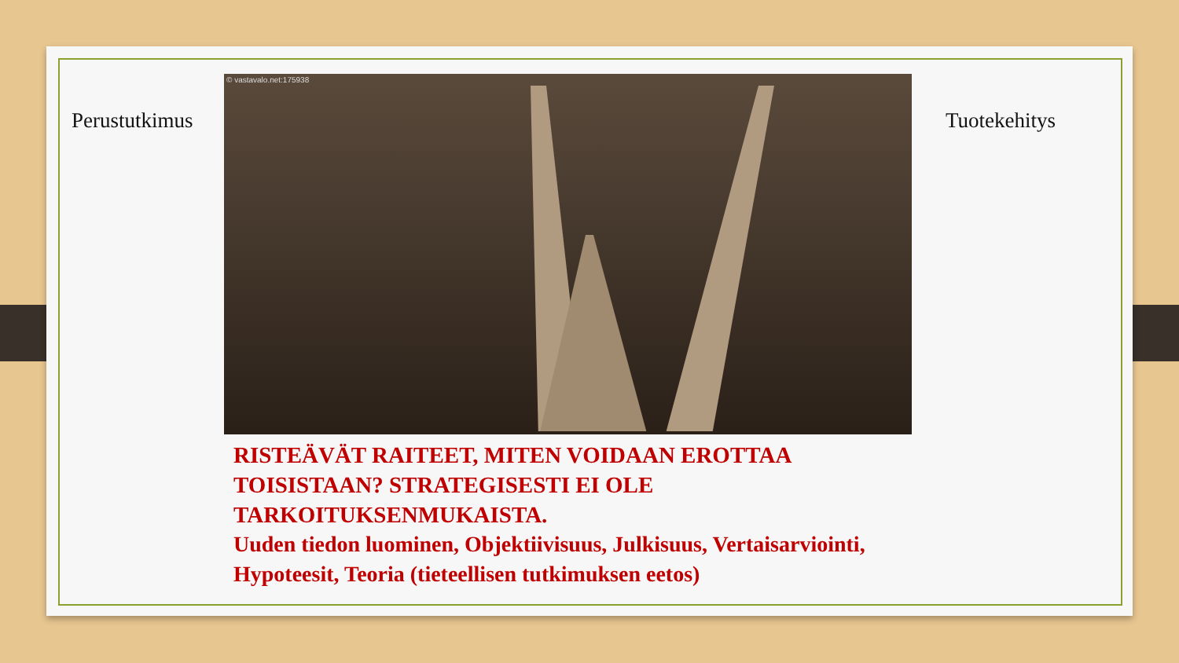Perustutkimus Tuotekehitys
© vastavalo.net:175938
RISTEÄVÄT RAITEET, MITEN VOIDAAN EROTTAA TOISISTAAN? STRATEGISESTI EI OLE TARKOITUKSENMUKAISTA.
Uuden tiedon luominen, Objektiivisuus, Julkisuus, Vertaisarviointi, Hypoteesit, Teoria (tieteellisen tutkimuksen eetos)